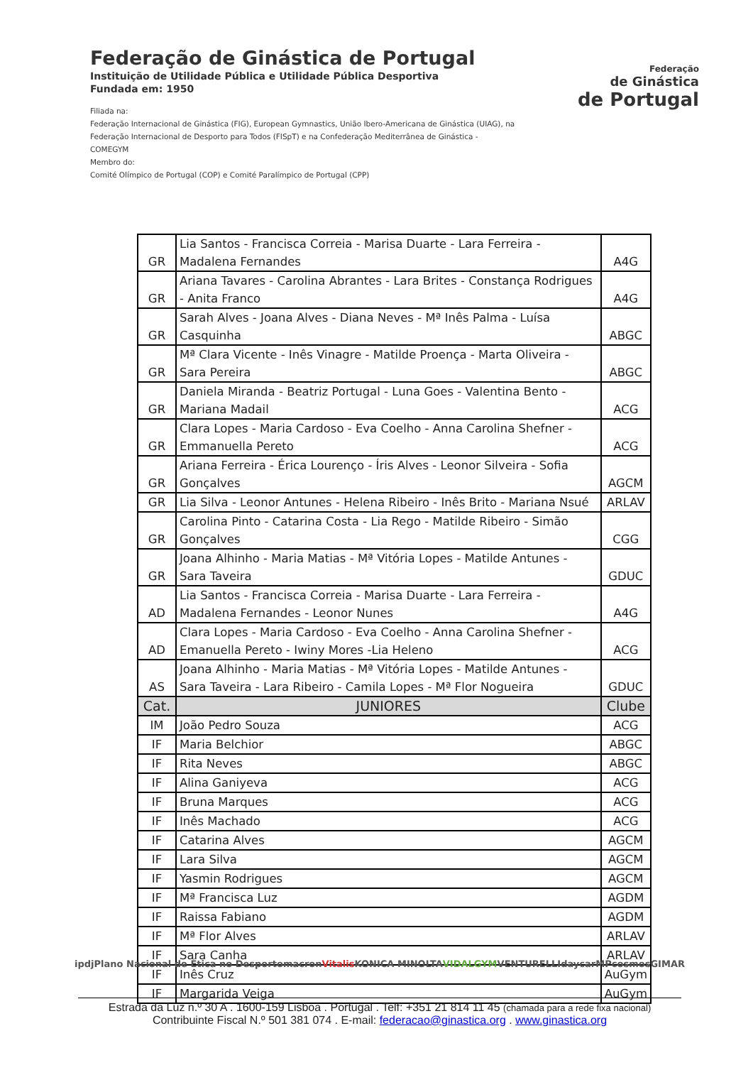Federação de Ginástica de Portugal
Instituição de Utilidade Pública e Utilidade Pública Desportiva
Fundada em: 1950
Filiada na:
Federação Internacional de Ginástica (FIG), European Gymnastics, União Ibero-Americana de Ginástica (UIAG), na Federação Internacional de Desporto para Todos (FISpT) e na Confederação Mediterrânea de Ginástica - COMEGYM
Membro do:
Comité Olímpico de Portugal (COP) e Comité Paralímpico de Portugal (CPP)
Federação
de Ginástica
de Portugal
| GR | Lia Santos - Francisca Correia - Marisa Duarte - Lara Ferreira - Madalena Fernandes | A4G |
| GR | Ariana Tavares - Carolina Abrantes - Lara Brites - Constança Rodrigues - Anita Franco | A4G |
| GR | Sarah Alves - Joana Alves - Diana Neves - Mª Inês Palma - Luísa Casquinha | ABGC |
| GR | Mª Clara Vicente - Inês Vinagre - Matilde Proença - Marta Oliveira - Sara Pereira | ABGC |
| GR | Daniela Miranda - Beatriz Portugal - Luna Goes - Valentina Bento - Mariana Madail | ACG |
| GR | Clara Lopes - Maria Cardoso - Eva Coelho - Anna Carolina Shefner - Emmanuella Pereto | ACG |
| GR | Ariana Ferreira - Érica Lourenço - Íris Alves - Leonor Silveira - Sofia Gonçalves | AGCM |
| GR | Lia Silva - Leonor Antunes - Helena Ribeiro - Inês Brito - Mariana Nsué | ARLAV |
| GR | Carolina Pinto - Catarina Costa - Lia Rego - Matilde Ribeiro - Simão Gonçalves | CGG |
| GR | Joana Alhinho - Maria Matias - Mª Vitória Lopes - Matilde Antunes - Sara Taveira | GDUC |
| AD | Lia Santos - Francisca Correia - Marisa Duarte - Lara Ferreira - Madalena Fernandes - Leonor Nunes | A4G |
| AD | Clara Lopes - Maria Cardoso - Eva Coelho - Anna Carolina Shefner - Emanuella Pereto - Iwiny Mores -Lia Heleno | ACG |
| AS | Joana Alhinho - Maria Matias - Mª Vitória Lopes - Matilde Antunes - Sara Taveira - Lara Ribeiro - Camila Lopes - Mª Flor Nogueira | GDUC |
| Cat. | JUNIORES | Clube |
| IM | João Pedro Souza | ACG |
| IF | Maria Belchior | ABGC |
| IF | Rita Neves | ABGC |
| IF | Alina Ganiyeva | ACG |
| IF | Bruna Marques | ACG |
| IF | Inês Machado | ACG |
| IF | Catarina Alves | AGCM |
| IF | Lara Silva | AGCM |
| IF | Yasmin Rodrigues | AGCM |
| IF | Mª Francisca Luz | AGDM |
| IF | Raissa Fabiano | AGDM |
| IF | Mª Flor Alves | ARLAV |
| IF | Sara Canha | ARLAV |
| IF | Inês Cruz | AuGym |
| IF | Margarida Veiga | AuGym |
ipdj Plano Nacional de Ética no Desporto macron Vitalis KONICA MINOLTA VIDALGYM VENTURELLI daycar MP cosmos GIMAR
Estrada da Luz n.º 30 A . 1600-159 Lisboa . Portugal . Telf: +351 21 814 11 45 (chamada para a rede fixa nacional)
Contribuinte Fiscal N.º 501 381 074 . E-mail: federacao@ginastica.org . www.ginastica.org